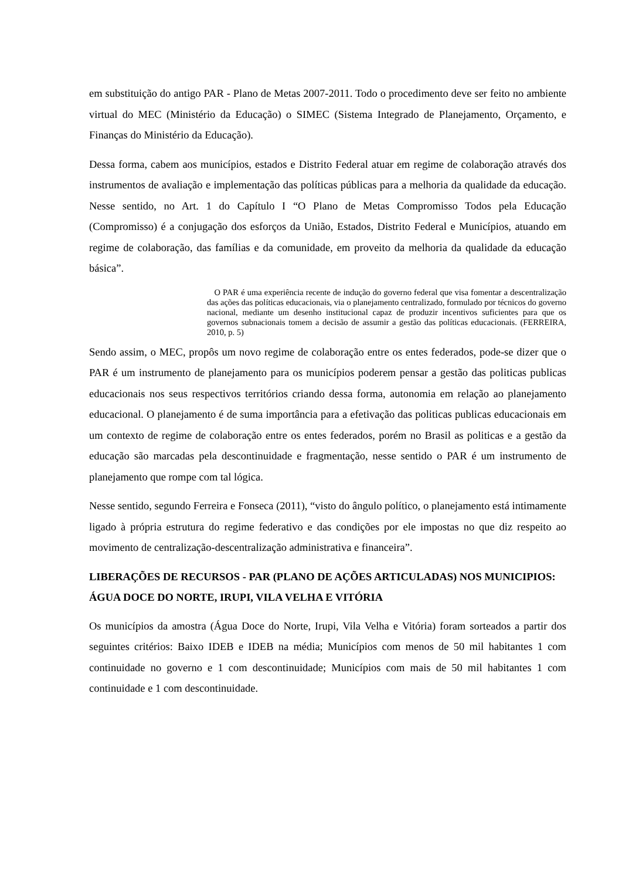em substituição do antigo PAR - Plano de Metas 2007-2011. Todo o procedimento deve ser feito no ambiente virtual do MEC (Ministério da Educação) o SIMEC (Sistema Integrado de Planejamento, Orçamento, e Finanças do Ministério da Educação).
Dessa forma, cabem aos municípios, estados e Distrito Federal atuar em regime de colaboração através dos instrumentos de avaliação e implementação das políticas públicas para a melhoria da qualidade da educação. Nesse sentido, no Art. 1 do Capítulo I “O Plano de Metas Compromisso Todos pela Educação (Compromisso) é a conjugação dos esforços da União, Estados, Distrito Federal e Municípios, atuando em regime de colaboração, das famílias e da comunidade, em proveito da melhoria da qualidade da educação básica”.
O PAR é uma experiência recente de indução do governo federal que visa fomentar a descentralização das ações das políticas educacionais, via o planejamento centralizado, formulado por técnicos do governo nacional, mediante um desenho institucional capaz de produzir incentivos suficientes para que os governos subnacionais tomem a decisão de assumir a gestão das políticas educacionais. (FERREIRA, 2010, p. 5)
Sendo assim, o MEC, propôs um novo regime de colaboração entre os entes federados, pode-se dizer que o PAR é um instrumento de planejamento para os municípios poderem pensar a gestão das politicas publicas educacionais nos seus respectivos territórios criando dessa forma, autonomia em relação ao planejamento educacional. O planejamento é de suma importância para a efetivação das politicas publicas educacionais em um contexto de regime de colaboração entre os entes federados, porém no Brasil as politicas e a gestão da educação são marcadas pela descontinuidade e fragmentação, nesse sentido o PAR é um instrumento de planejamento que rompe com tal lógica.
Nesse sentido, segundo Ferreira e Fonseca (2011), “visto do ângulo político, o planejamento está intimamente ligado à própria estrutura do regime federativo e das condições por ele impostas no que diz respeito ao movimento de centralização-descentralização administrativa e financeira”.
LIBERAÇÕES DE RECURSOS - PAR (PLANO DE AÇÕES ARTICULADAS) NOS MUNICIPIOS: ÁGUA DOCE DO NORTE, IRUPI, VILA VELHA E VITÓRIA
Os municípios da amostra (Água Doce do Norte, Irupi, Vila Velha e Vitória) foram sorteados a partir dos seguintes critérios: Baixo IDEB e IDEB na média; Municípios com menos de 50 mil habitantes 1 com continuidade no governo e 1 com descontinuidade; Municípios com mais de 50 mil habitantes 1 com continuidade e 1 com descontinuidade.